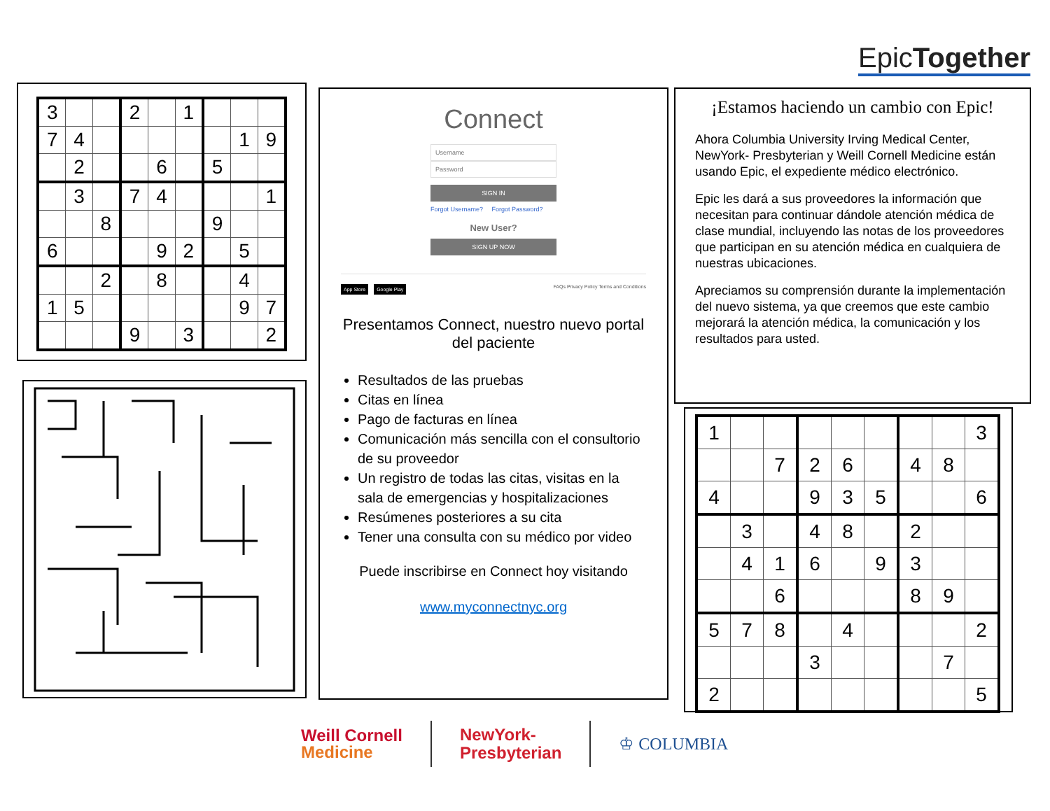EpicTogether
| 3 | | | 2 | | 1 | | | |
| 7 | 4 | | | | | | 1 | 9 |
| | 2 | | | 6 | | 5 | | |
| | 3 | | 7 | 4 | | | | 1 |
| | | 8 | | | | 9 | | |
| 6 | | | | 9 | 2 | | 5 | |
| | | 2 | | 8 | | | 4 | |
| 1 | 5 | | | | | | 9 | 7 |
| | | | 9 | | 3 | | | 2 |
Connect
Username
Password
SIGN IN
Forgot Username? Forgot Password?
New User?
SIGN UP NOW
App Store Google Play FAQs Privacy Policy Terms and Conditions
Presentamos Connect, nuestro nuevo portal del paciente
Resultados de las pruebas
Citas en línea
Pago de facturas en línea
Comunicación más sencilla con el consultorio de su proveedor
Un registro de todas las citas, visitas en la sala de emergencias y hospitalizaciones
Resúmenes posteriores a su cita
Tener una consulta con su médico por video
Puede inscribirse en Connect hoy visitando
www.myconnectnyc.org
¡Estamos haciendo un cambio con Epic!
Ahora Columbia University Irving Medical Center, NewYork- Presbyterian y Weill Cornell Medicine están usando Epic, el expediente médico electrónico.
Epic les dará a sus proveedores la información que necesitan para continuar dándole atención médica de clase mundial, incluyendo las notas de los proveedores que participan en su atención médica en cualquiera de nuestras ubicaciones.
Apreciamos su comprensión durante la implementación del nuevo sistema, ya que creemos que este cambio mejorará la atención médica, la comunicación y los resultados para usted.
| 1 | | | | | | | | 3 |
| | | 7 | 2 | 6 | | 4 | 8 | |
| 4 | | | 9 | 3 | 5 | | | 6 |
| | 3 | | 4 | 8 | | 2 | | |
| | 4 | 1 | 6 | | 9 | 3 | | |
| | | 6 | | | | 8 | 9 | |
| 5 | 7 | 8 | | 4 | | | | 2 |
| | | | 3 | | | | 7 | |
| 2 | | | | | | | | 5 |
Weill Cornell
Medicine NewYork-
Presbyterian ♔ COLUMBIA